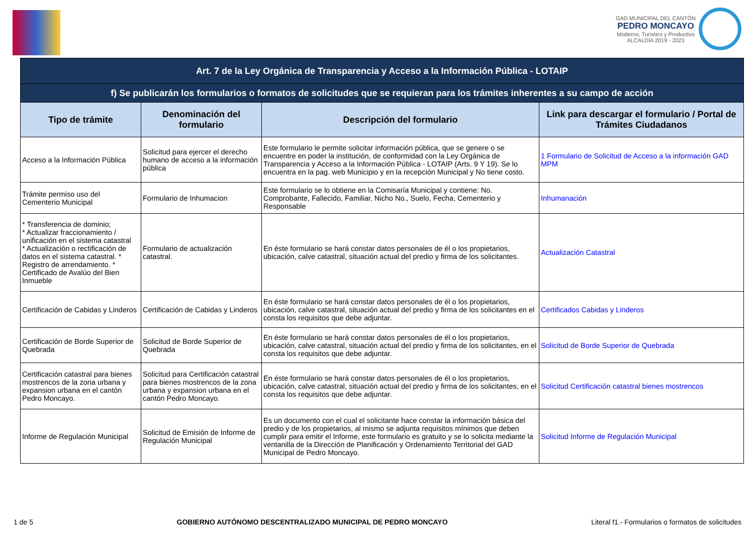GAD MUNICIPAL DEL CANTÓN
PEDRO MONCAYO
Moderno, Turístico y Productivo
ALCALDÍA 2019 - 2023
| Art. 7 de la Ley Orgánica de Transparencia y Acceso a la Información Pública - LOTAIP | | | |
| --- | --- | --- | --- |
| f) Se publicarán los formularios o formatos de solicitudes que se requieran para los trámites inherentes a su campo de acción | | | |
| Tipo de trámite | Denominación del formulario | Descripción del formulario | Link para descargar el formulario / Portal de Trámites Ciudadanos |
| Acceso a la Información Pública | Solicitud para ejercer el derecho humano de acceso a la información pública | Este formulario le permite solicitar información pública, que se genere o se encuentre en poder la institución, de conformidad con la Ley Orgánica de Transparencia y Acceso a la Información Pública - LOTAIP (Arts. 9 Y 19). Se lo encuentra en la pag. web Municipio y en la recepción Municipal y No tiene costo. | 1 Formulario de Solicitud de Acceso a la información GAD MPM |
| Trámite permiso uso del Cementerio Municipal | Formulario de Inhumacion | Este formulario se lo obtiene en la Comisaría Municipal y contiene: No. Comprobante, Fallecido, Familiar, Nicho No., Suelo, Fecha, Cementerio y Responsable | Inhumanación |
| * Transferencia de dominio; * Actualizar fraccionamiento / unificación en el sistema catastral * Actualización o rectificación de datos en el sistema catastral. * Registro de arrendamiento. * Certificado de Avalúo del Bien Inmueble | Formulario de actualización catastral. | En éste formulario se hará constar datos personales de él o los propietarios, ubicación, calve catastral, situación actual del predio y firma de los solicitantes. | Actualización Catastral |
| Certificación de Cabidas y Linderos | Certificación de Cabidas y Linderos | En éste formulario se hará constar datos personales de él o los propietarios, ubicación, calve catastral, situación actual del predio y firma de los solicitantes en el consta los requisitos que debe adjuntar. | Certificados Cabidas y Linderos |
| Certificación de Borde Superior de Quebrada | Solicitud de Borde Superior de Quebrada | En éste formulario se hará constar datos personales de él o los propietarios, ubicación, calve catastral, situación actual del predio y firma de los solicitantes, en el consta los requisitos que debe adjuntar. | Solicitud de Borde Superior de Quebrada |
| Certificación catastral para bienes mostrencos de la zona urbana y expansion urbana en el cantón Pedro Moncayo. | Solicitud para Certificación catastral para bienes mostrencos de la zona urbana y expansion urbana en el cantón Pedro Moncayo. | En éste formulario se hará constar datos personales de él o los propietarios, ubicación, calve catastral, situación actual del predio y firma de los solicitantes, en el consta los requisitos que debe adjuntar. | Solicitud Certificación catastral bienes mostrencos |
| Informe de Regulación Municipal | Solicitud de Emisión de Informe de Regulación Municipal | Es un documento con el cual el solicitante hace constar la información básica del predio y de los propietarios, al mismo se adjunta requisitos mínimos que deben cumplir para emitir el Informe, este formulario es gratuito y se lo solicita mediante la ventanilla de la Dirección de Planificación y Ordenamiento Territorial del GAD Municipal de Pedro Moncayo. | Solicitud Informe de Regulación Municipal |
1 de 5 GOBIERNO AUTÓNOMO DESCENTRALIZADO MUNICIPAL DE PEDRO MONCAYO Literal f1.- Formularios o formatos de solicitudes